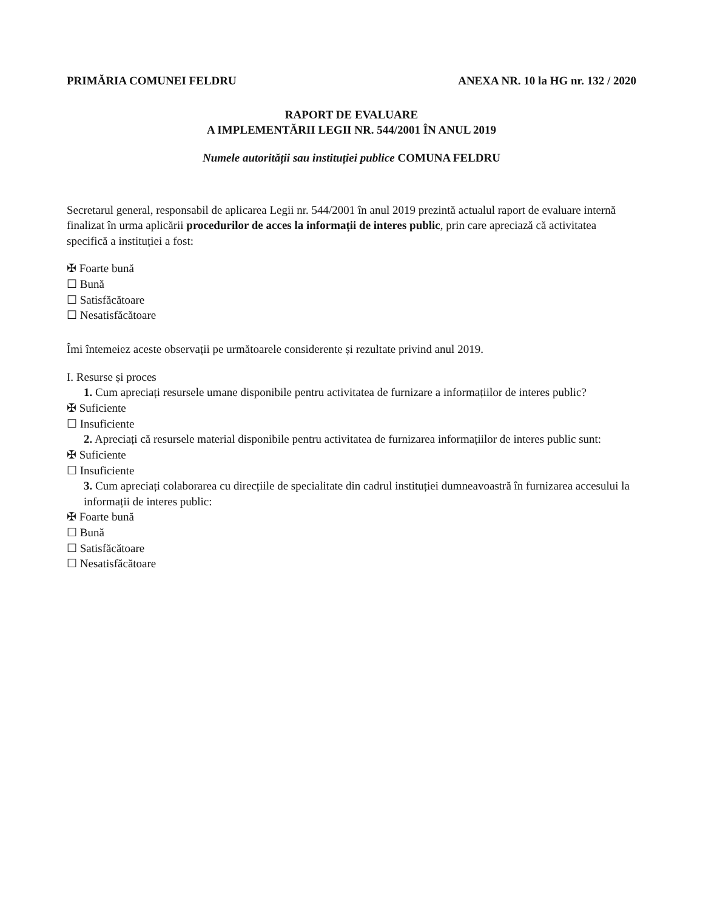PRIMĂRIA COMUNEI FELDRU ANEXA NR. 10 la HG nr. 132 / 2020
RAPORT DE EVALUARE
A IMPLEMENTĂRII LEGII NR. 544/2001 ÎN ANUL 2019
Numele autorității sau instituției publice COMUNA FELDRU
Secretarul general, responsabil de aplicarea Legii nr. 544/2001 în anul 2019 prezintă actualul raport de evaluare internă finalizat în urma aplicării procedurilor de acces la informații de interes public, prin care apreciază că activitatea specifică a instituției a fost:
✠ Foarte bună
☐ Bună
☐ Satisfăcătoare
☐ Nesatisfăcătoare
Îmi întemeiez aceste observații pe următoarele considerente și rezultate privind anul 2019.
I. Resurse și proces
1. Cum apreciați resursele umane disponibile pentru activitatea de furnizare a informațiilor de interes public?
✠ Suficiente
☐ Insuficiente
2. Apreciați că resursele material disponibile pentru activitatea de furnizarea informațiilor de interes public sunt:
✠ Suficiente
☐ Insuficiente
3. Cum apreciați colaborarea cu direcțiile de specialitate din cadrul instituției dumneavoastră în furnizarea accesului la informații de interes public:
✠ Foarte bună
☐ Bună
☐ Satisfăcătoare
☐ Nesatisfăcătoare